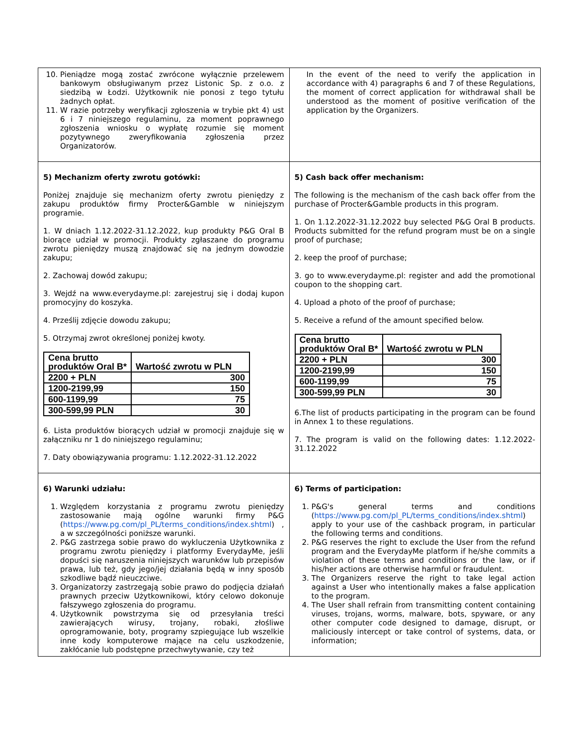| 10. Pieniądze mogą zostać zwrócone wyłącznie przelewem bankowym obsługiwanym przez Listonic Sp. z o.o. z siedzibą w Łodzi. Użytkownik nie ponosi z tego tytułu żadnych opłat. 11. W razie potrzeby weryfikacji zgłoszenia w trybie pkt 4) ust 6 i 7 niniejszego regulaminu, za moment poprawnego zgłoszenia wniosku o wypłatę rozumie się moment pozytywnego zweryfikowania zgłoszenia przez Organizatorów. | In the event of the need to verify the application in accordance with 4) paragraphs 6 and 7 of these Regulations, the moment of correct application for withdrawal shall be understood as the moment of positive verification of the application by the Organizers. |
| 5) Mechanizm oferty zwrotu gotówki: Poniżej znajduje się mechanizm oferty zwrotu pieniędzy z zakupu produktów firmy Procter&Gamble w niniejszym programie. 1. W dniach 1.12.2022-31.12.2022, kup produkty P&G Oral B biorące udział w promocji. Produkty zgłaszane do programu zwrotu pieniędzy muszą znajdować się na jednym dowodzie zakupu; 2. Zachowaj dowód zakupu; 3. Wejdź na www.everydayme.pl: zarejestruj się i dodaj kupon promocyjny do koszyka. 4. Prześlij zdjęcie dowodu zakupu; 5. Otrzymaj zwrot określonej poniżej kwoty. / Cena brutto produktów Oral B* / Wartość zwrotu w PLN / / --- / --- / / 2200 + PLN / 300 / / 1200-2199,99 / 150 / / 600-1199,99 / 75 / / 300-599,99 PLN / 30 / 6. Lista produktów biorących udział w promocji znajduje się w załączniku nr 1 do niniejszego regulaminu; 7. Daty obowiązywania programu: 1.12.2022-31.12.2022 | 5) Cash back offer mechanism: The following is the mechanism of the cash back offer from the purchase of Procter&Gamble products in this program. 1. On 1.12.2022-31.12.2022 buy selected P&G Oral B products. Products submitted for the refund program must be on a single proof of purchase; 2. keep the proof of purchase; 3. go to www.everydayme.pl: register and add the promotional coupon to the shopping cart. 4. Upload a photo of the proof of purchase; 5. Receive a refund of the amount specified below. / Cena brutto produktów Oral B* / Wartość zwrotu w PLN / / --- / --- / / 2200 + PLN / 300 / / 1200-2199,99 / 150 / / 600-1199,99 / 75 / / 300-599,99 PLN / 30 / 6.The list of products participating in the program can be found in Annex 1 to these regulations. 7. The program is valid on the following dates: 1.12.2022-31.12.2022 |
| 6) Warunki udziału: 1. Względem korzystania z programu zwrotu pieniędzy zastosowanie mają ogólne warunki firmy P&G ( https://www.pg.com/pl_PL/terms_conditions/index.shtml ) , a w szczególności poniższe warunki. 2. P&G zastrzega sobie prawo do wykluczenia Użytkownika z programu zwrotu pieniędzy i platformy EverydayMe, jeśli dopuści się naruszenia niniejszych warunków lub przepisów prawa, lub też, gdy jego/jej działania będą w inny sposób szkodliwe bądź nieuczciwe. 3. Organizatorzy zastrzegają sobie prawo do podjęcia działań prawnych przeciw Użytkownikowi, który celowo dokonuje fałszywego zgłoszenia do programu. 4. Użytkownik powstrzyma się od przesyłania treści zawierających wirusy, trojany, robaki, złośliwe oprogramowanie, boty, programy szpiegujące lub wszelkie inne kody komputerowe mające na celu uszkodzenie, zakłócanie lub podstępne przechwytywanie, czy też | 6) Terms of participation: 1. P&G's general terms and conditions ( https://www.pg.com/pl_PL/terms_conditions/index.shtml ) apply to your use of the cashback program, in particular the following terms and conditions. 2. P&G reserves the right to exclude the User from the refund program and the EverydayMe platform if he/she commits a violation of these terms and conditions or the law, or if his/her actions are otherwise harmful or fraudulent. 3. The Organizers reserve the right to take legal action against a User who intentionally makes a false application to the program. 4. The User shall refrain from transmitting content containing viruses, trojans, worms, malware, bots, spyware, or any other computer code designed to damage, disrupt, or maliciously intercept or take control of systems, data, or information; |